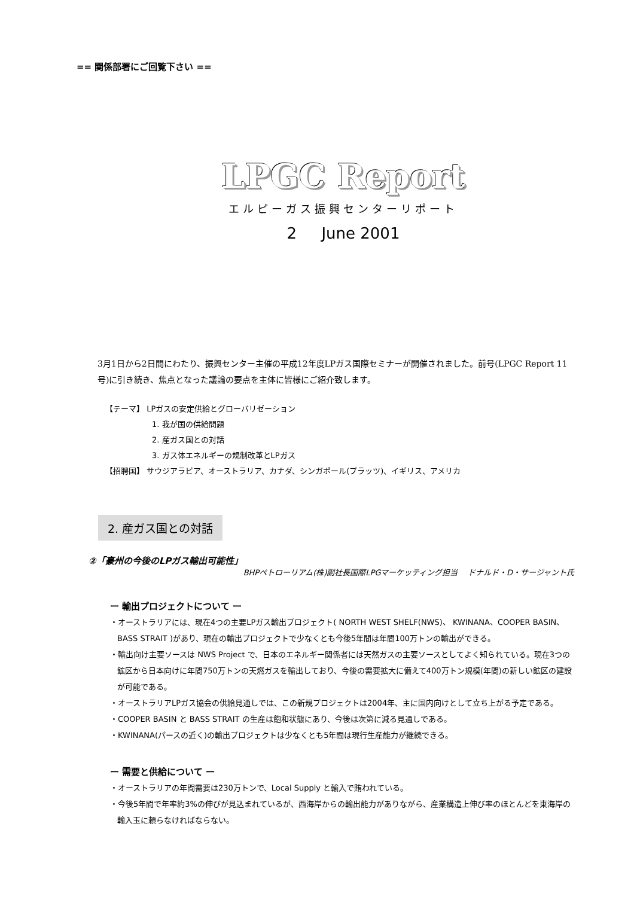== 関係部署にご回覧下さい ==
LPGC Report
エルピーガス振興センターリポート
2 June 2001
3月1日から2日間にわたり、振興センター主催の平成12年度LPガス国際セミナーが開催されました。前号(LPGC Report 11号)に引き続き、焦点となった議論の要点を主体に皆様にご紹介致します。
【テーマ】 LPガスの安定供給とグローバリゼーション
1. 我が国の供給問題
2. 産ガス国との対話
3. ガス体エネルギーの規制改革とLPガス
【招聘国】 サウジアラビア、オーストラリア、カナダ、シンガポール(プラッツ)、イギリス、アメリカ
2. 産ガス国との対話
②「豪州の今後のLPガス輸出可能性」
BHPペトローリアム(株)副社長国際LPGマーケッティング担当 ドナルド・D・サージャント氏
ー 輸出プロジェクトについて ー
・オーストラリアには、現在4つの主要LPガス輸出プロジェクト( NORTH WEST SHELF(NWS)、 KWINANA、COOPER BASIN、 BASS STRAIT )があり、現在の輸出プロジェクトで少なくとも今後5年間は年間100万トンの輸出ができる。
・輸出向け主要ソースは NWS Project で、日本のエネルギー関係者には天然ガスの主要ソースとしてよく知られている。現在3つの鉱区から日本向けに年間750万トンの天燃ガスを輸出しており、今後の需要拡大に備えて400万トン規模(年間)の新しい鉱区の建設が可能である。
・オーストラリアLPガス協会の供給見通しでは、この新規プロジェクトは2004年、主に国内向けとして立ち上がる予定である。
・COOPER BASIN と BASS STRAIT の生産は飽和状態にあり、今後は次第に減る見通しである。
・KWINANA(パースの近く)の輸出プロジェクトは少なくとも5年間は現行生産能力が継続できる。
ー 需要と供給について ー
・オーストラリアの年間需要は230万トンで、Local Supply と輸入で賄われている。
・今後5年間で年率約3%の伸びが見込まれているが、西海岸からの輸出能力がありながら、産業構造上伸び率のほとんどを東海岸の輸入玉に頼らなければならない。